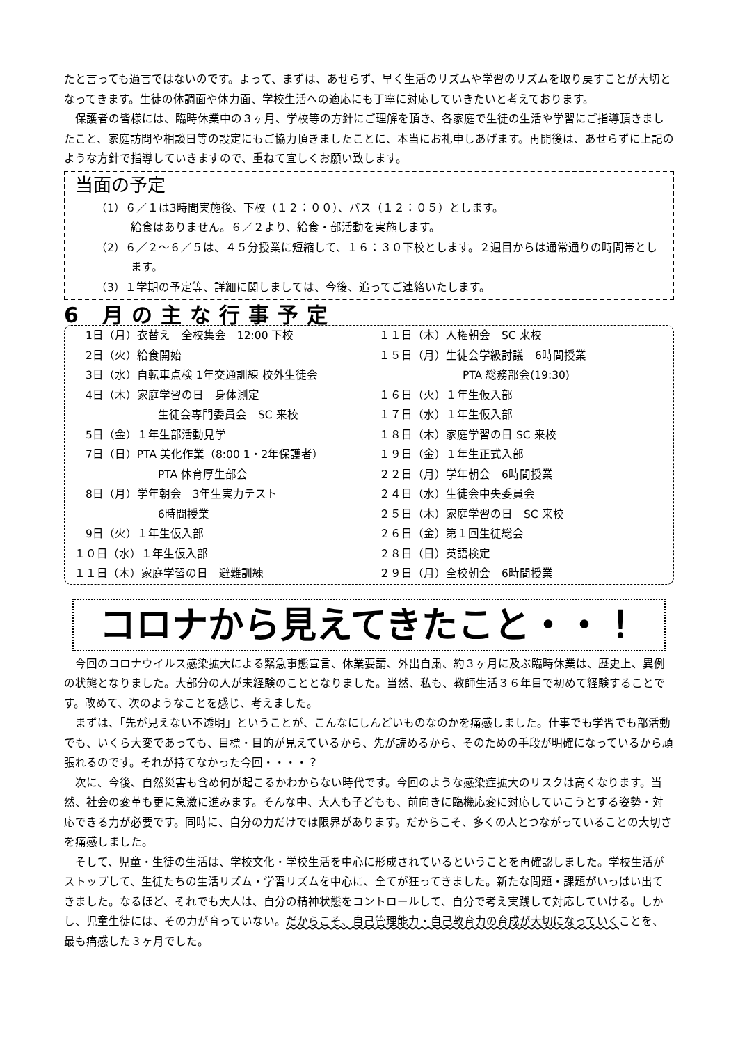たと言っても過言ではないのです。よって、まずは、あせらず、早く生活のリズムや学習のリズムを取り戻すことが大切となってきます。生徒の体調面や体力面、学校生活への適応にも丁寧に対応していきたいと考えております。
保護者の皆様には、臨時休業中の３ヶ月、学校等の方針にご理解を頂き、各家庭で生徒の生活や学習にご指導頂きましたこと、家庭訪問や相談日等の設定にもご協力頂きましたことに、本当にお礼申しあげます。再開後は、あせらずに上記のような方針で指導していきますので、重ねて宜しくお願い致します。
当面の予定
（1）６／１は3時間実施後、下校（１２：００）、バス（１２：０５）とします。
給食はありません。６／２より、給食・部活動を実施します。
（2）６／２～６／５は、４５分授業に短縮して、１６：３０下校とします。２週目からは通常通りの時間帯とします。
（3）１学期の予定等、詳細に関しましては、今後、追ってご連絡いたします。
6 月の主な行事予定
　1日（月）衣替え　全校集会　12:00 下校
　2日（火）給食開始
　3日（水）自転車点検 1年交通訓練 校外生徒会
　4日（木）家庭学習の日　身体測定
生徒会専門委員会　SC 来校
　5日（金）１年生部活動見学
　7日（日）PTA 美化作業（8:00 1・2年保護者）
PTA 体育厚生部会
　8日（月）学年朝会　3年生実力テスト
6時間授業
　9日（火）１年生仮入部
１０日（水）１年生仮入部
１１日（木）家庭学習の日　避難訓練
１１日（木）人権朝会　SC 来校
１５日（月）生徒会学級討議　6時間授業
PTA 総務部会(19:30)
１６日（火）１年生仮入部
１７日（水）１年生仮入部
１８日（木）家庭学習の日 SC 来校
１９日（金）１年生正式入部
２２日（月）学年朝会　6時間授業
２４日（水）生徒会中央委員会
２５日（木）家庭学習の日　SC 来校
２６日（金）第１回生徒総会
２８日（日）英語検定
２９日（月）全校朝会　6時間授業
コロナから見えてきたこと・・！
今回のコロナウイルス感染拡大による緊急事態宣言、休業要請、外出自粛、約３ヶ月に及ぶ臨時休業は、歴史上、異例の状態となりました。大部分の人が未経験のこととなりました。当然、私も、教師生活３６年目で初めて経験することです。改めて、次のようなことを感じ、考えました。
まずは、「先が見えない不透明」ということが、こんなにしんどいものなのかを痛感しました。仕事でも学習でも部活動でも、いくら大変であっても、目標・目的が見えているから、先が読めるから、そのための手段が明確になっているから頑張れるのです。それが持てなかった今回・・・・？
次に、今後、自然災害も含め何が起こるかわからない時代です。今回のような感染症拡大のリスクは高くなります。当然、社会の変革も更に急激に進みます。そんな中、大人も子どもも、前向きに臨機応変に対応していこうとする姿勢・対応できる力が必要です。同時に、自分の力だけでは限界があります。だからこそ、多くの人とつながっていることの大切さを痛感しました。
そして、児童・生徒の生活は、学校文化・学校生活を中心に形成されているということを再確認しました。学校生活がストップして、生徒たちの生活リズム・学習リズムを中心に、全てが狂ってきました。新たな問題・課題がいっぱい出てきました。なるほど、それでも大人は、自分の精神状態をコントロールして、自分で考え実践して対応していける。しかし、児童生徒には、その力が育っていない。だからこそ、自己管理能力・自己教育力の育成が大切になっていくことを、最も痛感した３ヶ月でした。